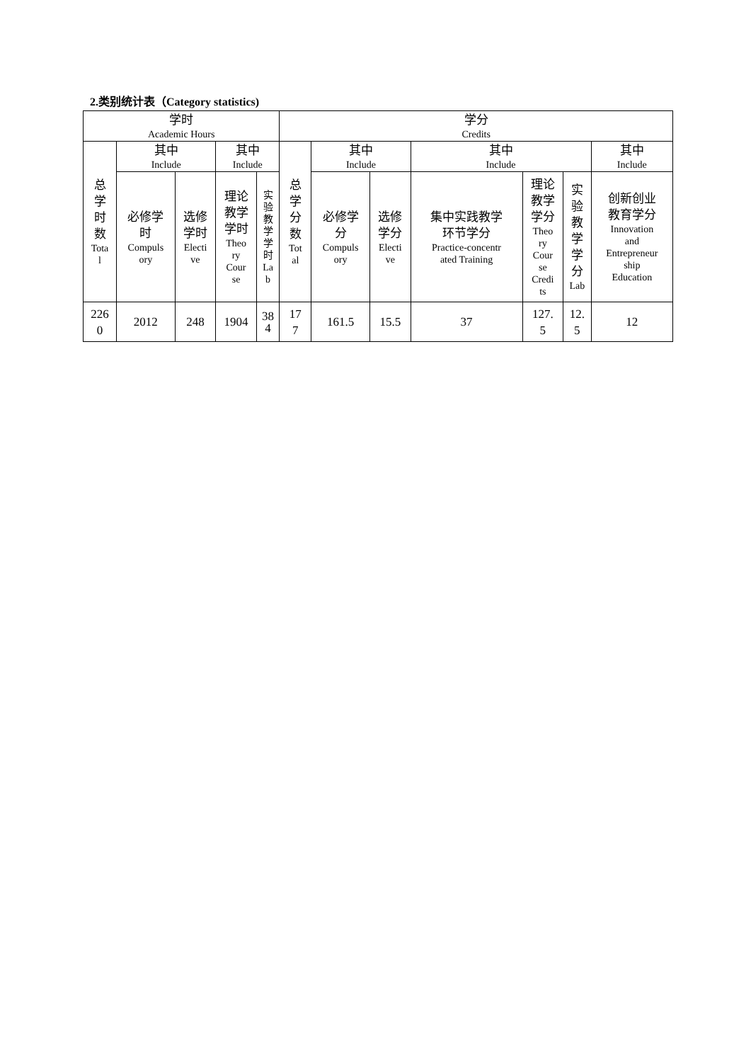2.类别统计表（Category statistics)
| 学时 Academic Hours | | | | | 学分 Credits | | | | | | |
| --- | --- | --- | --- | --- | --- | --- | --- | --- | --- | --- | --- |
| 总 学 时 数 Tota l | 其中 Include | | 其中 Include | | 总 学 分 数 Tot al | 其中 Include | | 其中 Include | | | 其中 Include |
| | 必修学 时 Compuls ory | 选修 学时 Electi ve | 理论 教学 学时 Theo ry Cour se | 实 验 教 学 学 时 La b | | 必修学 分 Compuls ory | 选修 学分 Electi ve | 集中实践教学 环节学分 Practice-concentr ated Training | 理论 教学 学分 Theo ry Cour se Credi ts | 实 验 教 学 学 分 Lab | 创新创业 教育学分 Innovation and Entrepreneur ship Education |
| 226 0 | 2012 | 248 | 1904 | 38 4 | 17 7 | 161.5 | 15.5 | 37 | 127. 5 | 12. 5 | 12 |